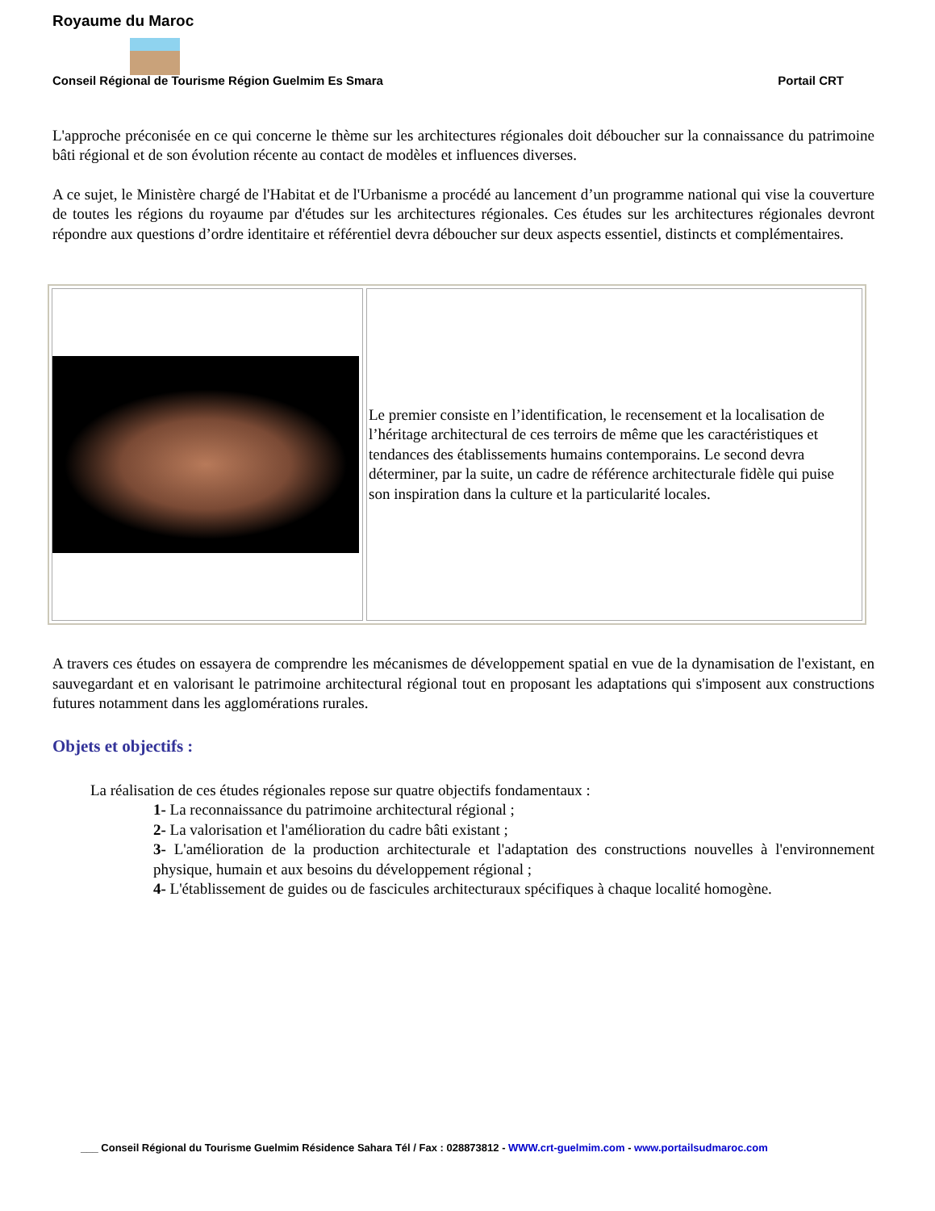Royaume du Maroc
Conseil Régional de Tourisme Région Guelmim Es Smara Portail CRT
L'approche préconisée en ce qui concerne le thème sur les architectures régionales doit déboucher sur la connaissance du patrimoine bâti régional et de son évolution récente au contact de modèles et influences diverses.
A ce sujet, le Ministère chargé de l'Habitat et de l'Urbanisme a procédé au lancement d’un programme national qui vise la couverture de toutes les régions du royaume par d'études sur les architectures régionales. Ces études sur les architectures régionales devront répondre aux questions d’ordre identitaire et référentiel devra déboucher sur deux aspects essentiel, distincts et complémentaires.
Le premier consiste en l’identification, le recensement et la localisation de l’héritage architectural de ces terroirs de même que les caractéristiques et tendances des établissements humains contemporains. Le second devra déterminer, par la suite, un cadre de référence architecturale fidèle qui puise son inspiration dans la culture et la particularité locales.
A travers ces études on essayera de comprendre les mécanismes de développement spatial en vue de la dynamisation de l'existant, en sauvegardant et en valorisant le patrimoine architectural régional tout en proposant les adaptations qui s'imposent aux constructions futures notamment dans les agglomérations rurales.
Objets et objectifs :
La réalisation de ces études régionales repose sur quatre objectifs fondamentaux :
1- La reconnaissance du patrimoine architectural régional ;
2- La valorisation et l'amélioration du cadre bâti existant ;
3- L'amélioration de la production architecturale et l'adaptation des constructions nouvelles à l'environnement physique, humain et aux besoins du développement régional ;
4- L'établissement de guides ou de fascicules architecturaux spécifiques à chaque localité homogène.
___ Conseil Régional du Tourisme Guelmim Résidence Sahara Tél / Fax : 028873812 - WWW.crt-guelmim.com - www.portailsudmaroc.com